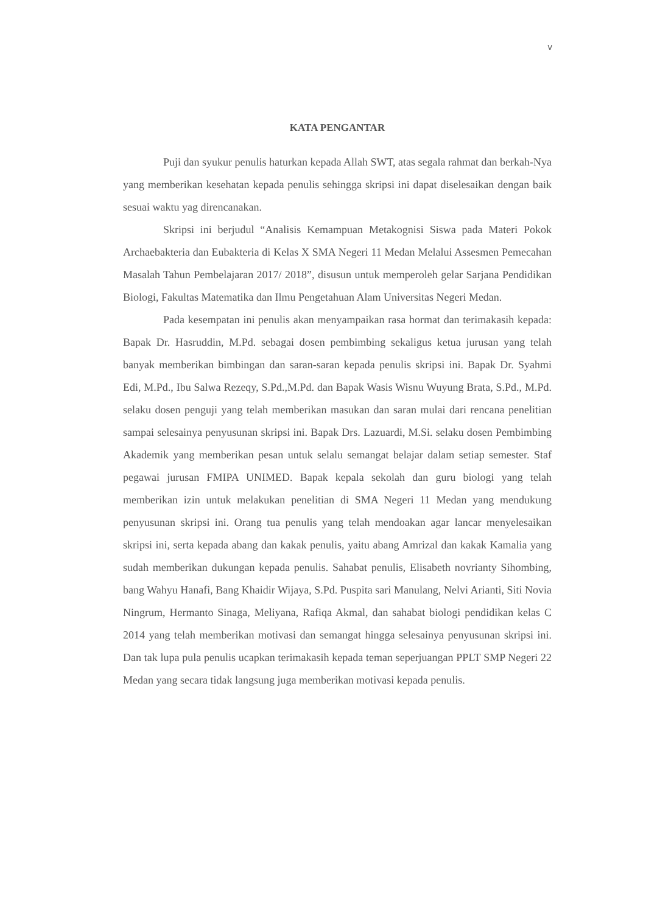v
KATA PENGANTAR
Puji dan syukur penulis haturkan kepada Allah SWT, atas segala rahmat dan berkah-Nya yang memberikan kesehatan kepada penulis sehingga skripsi ini dapat diselesaikan dengan baik sesuai waktu yag direncanakan.
Skripsi ini berjudul “Analisis Kemampuan Metakognisi Siswa pada Materi Pokok Archaebakteria dan Eubakteria di Kelas X SMA Negeri 11 Medan Melalui Assesmen Pemecahan Masalah Tahun Pembelajaran 2017/ 2018”, disusun untuk memperoleh gelar Sarjana Pendidikan Biologi, Fakultas Matematika dan Ilmu Pengetahuan Alam Universitas Negeri Medan.
Pada kesempatan ini penulis akan menyampaikan rasa hormat dan terimakasih kepada: Bapak Dr. Hasruddin, M.Pd. sebagai dosen pembimbing sekaligus ketua jurusan yang telah banyak memberikan bimbingan dan saran-saran kepada penulis skripsi ini. Bapak Dr. Syahmi Edi, M.Pd., Ibu Salwa Rezeqy, S.Pd.,M.Pd. dan Bapak Wasis Wisnu Wuyung Brata, S.Pd., M.Pd. selaku dosen penguji yang telah memberikan masukan dan saran mulai dari rencana penelitian sampai selesainya penyusunan skripsi ini. Bapak Drs. Lazuardi, M.Si. selaku dosen Pembimbing Akademik yang memberikan pesan untuk selalu semangat belajar dalam setiap semester. Staf pegawai jurusan FMIPA UNIMED. Bapak kepala sekolah dan guru biologi yang telah memberikan izin untuk melakukan penelitian di SMA Negeri 11 Medan yang mendukung penyusunan skripsi ini. Orang tua penulis yang telah mendoakan agar lancar menyelesaikan skripsi ini, serta kepada abang dan kakak penulis, yaitu abang Amrizal dan kakak Kamalia yang sudah memberikan dukungan kepada penulis. Sahabat penulis, Elisabeth novrianty Sihombing, bang Wahyu Hanafi, Bang Khaidir Wijaya, S.Pd. Puspita sari Manulang, Nelvi Arianti, Siti Novia Ningrum, Hermanto Sinaga, Meliyana, Rafiqa Akmal, dan sahabat biologi pendidikan kelas C 2014 yang telah memberikan motivasi dan semangat hingga selesainya penyusunan skripsi ini. Dan tak lupa pula penulis ucapkan terimakasih kepada teman seperjuangan PPLT SMP Negeri 22 Medan yang secara tidak langsung juga memberikan motivasi kepada penulis.